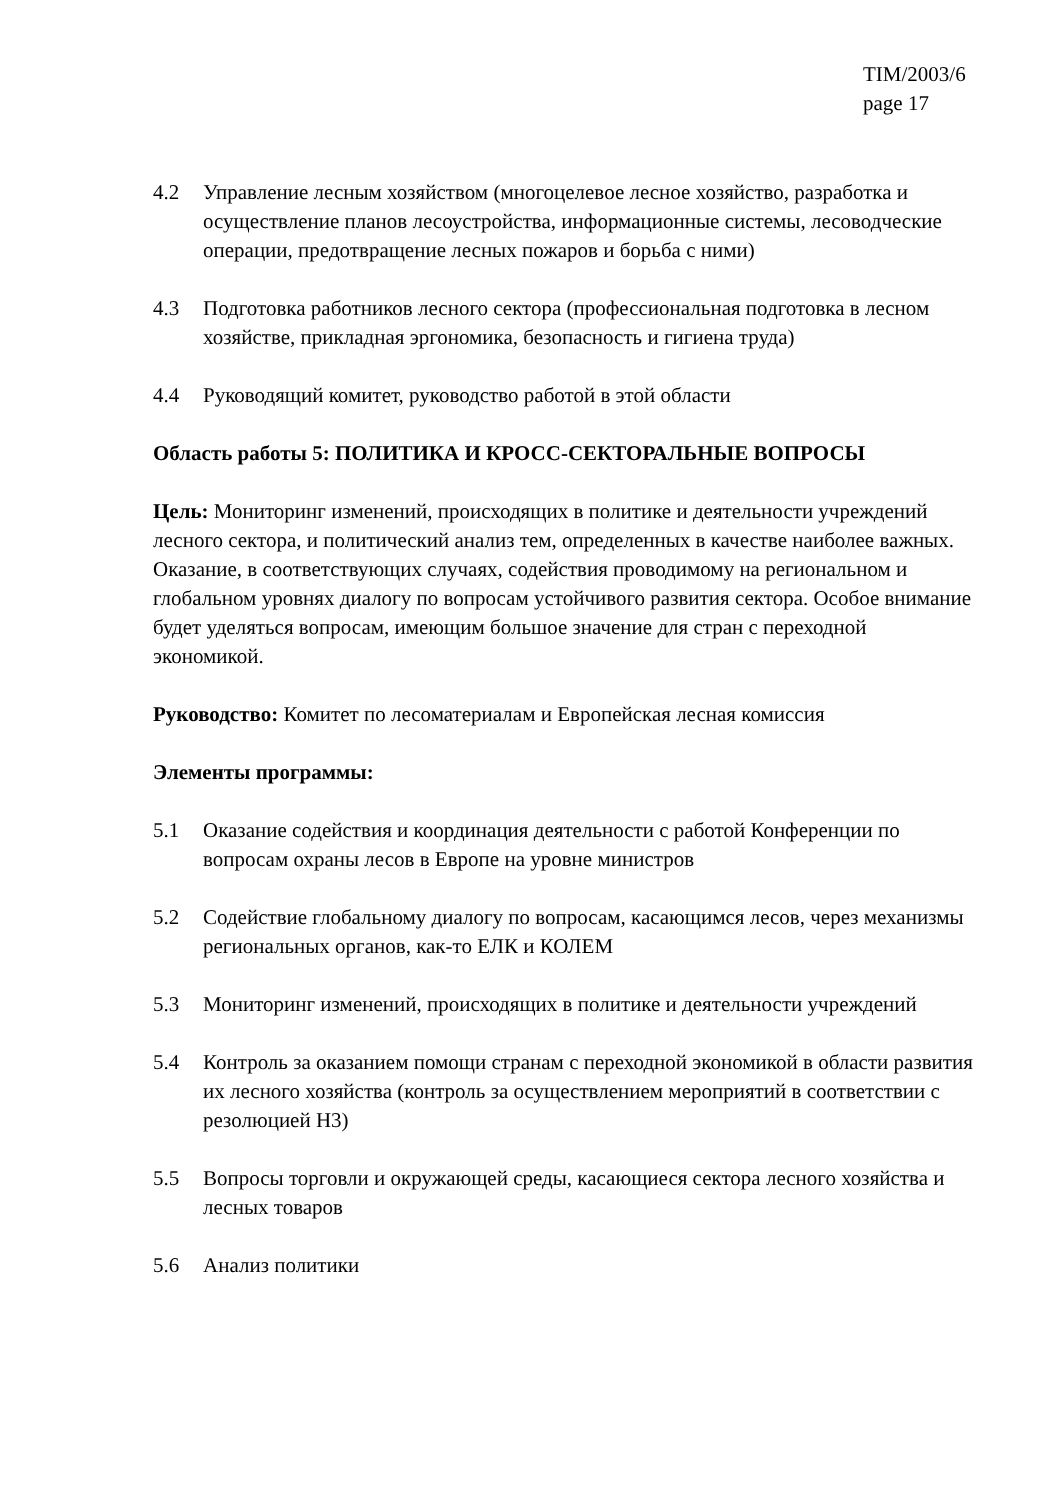TIM/2003/6
page 17
4.2 Управление лесным хозяйством (многоцелевое лесное хозяйство, разработка и осуществление планов лесоустройства, информационные системы, лесоводческие операции, предотвращение лесных пожаров и борьба с ними)
4.3 Подготовка работников лесного сектора (профессиональная подготовка в лесном хозяйстве, прикладная эргономика, безопасность и гигиена труда)
4.4 Руководящий комитет, руководство работой в этой области
Область работы 5: ПОЛИТИКА И КРОСС-СЕКТОРАЛЬНЫЕ ВОПРОСЫ
Цель: Мониторинг изменений, происходящих в политике и деятельности учреждений лесного сектора, и политический анализ тем, определенных в качестве наиболее важных. Оказание, в соответствующих случаях, содействия проводимому на региональном и глобальном уровнях диалогу по вопросам устойчивого развития сектора. Особое внимание будет уделяться вопросам, имеющим большое значение для стран с переходной экономикой.
Руководство: Комитет по лесоматериалам и Европейская лесная комиссия
Элементы программы:
5.1 Оказание содействия и координация деятельности с работой Конференции по вопросам охраны лесов в Европе на уровне министров
5.2 Содействие глобальному диалогу по вопросам, касающимся лесов, через механизмы региональных органов, как-то ЕЛК и КОЛЕМ
5.3 Мониторинг изменений, происходящих в политике и деятельности учреждений
5.4 Контроль за оказанием помощи странам с переходной экономикой в области развития их лесного хозяйства (контроль за осуществлением мероприятий в соответствии с резолюцией Н3)
5.5 Вопросы торговли и окружающей среды, касающиеся сектора лесного хозяйства и лесных товаров
5.6 Анализ политики